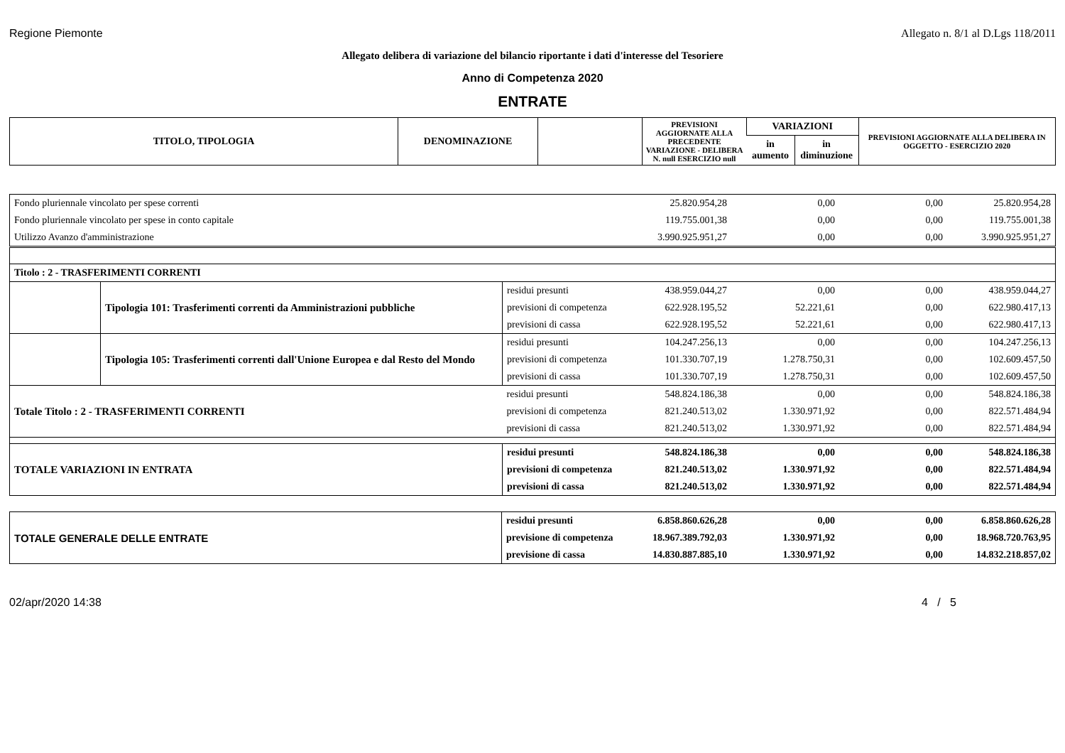Regione Piemonte Allegato n. 8/1 al D.Lgs 118/2011
Allegato delibera di variazione del bilancio riportante i dati d'interesse del Tesoriere
Anno di Competenza 2020
ENTRATE
| TITOLO, TIPOLOGIA | DENOMINAZIONE | | PREVISIONI AGGIORNATE ALLA PRECEDENTE VARIAZIONE - DELIBERA N. null ESERCIZIO null | VARIAZIONI | | PREVISIONI AGGIORNATE ALLA DELIBERA IN OGGETTO - ESERCIZIO 2020 |
| --- | --- | --- | --- | --- | --- | --- |
| | | | | in aumento | in diminuzione | |
| Fondo pluriennale vincolato per spese correnti | | | 25.820.954,28 | 0,00 | 0,00 | 25.820.954,28 |
| Fondo pluriennale vincolato per spese in conto capitale | | | 119.755.001,38 | 0,00 | 0,00 | 119.755.001,38 |
| Utilizzo Avanzo d'amministrazione | | | 3.990.925.951,27 | 0,00 | 0,00 | 3.990.925.951,27 |
| Titolo : 2 - TRASFERIMENTI CORRENTI | | | | | | |
| | Tipologia 101: Trasferimenti correnti da Amministrazioni pubbliche | residui presunti | 438.959.044,27 | 0,00 | 0,00 | 438.959.044,27 |
| | | previsioni di competenza | 622.928.195,52 | 52.221,61 | 0,00 | 622.980.417,13 |
| | | previsioni di cassa | 622.928.195,52 | 52.221,61 | 0,00 | 622.980.417,13 |
| | Tipologia 105: Trasferimenti correnti dall'Unione Europea e dal Resto del Mondo | residui presunti | 104.247.256,13 | 0,00 | 0,00 | 104.247.256,13 |
| | | previsioni di competenza | 101.330.707,19 | 1.278.750,31 | 0,00 | 102.609.457,50 |
| | | previsioni di cassa | 101.330.707,19 | 1.278.750,31 | 0,00 | 102.609.457,50 |
| Totale Titolo : 2 - TRASFERIMENTI CORRENTI | | residui presunti | 548.824.186,38 | 0,00 | 0,00 | 548.824.186,38 |
| | | previsioni di competenza | 821.240.513,02 | 1.330.971,92 | 0,00 | 822.571.484,94 |
| | | previsioni di cassa | 821.240.513,02 | 1.330.971,92 | 0,00 | 822.571.484,94 |
| TOTALE VARIAZIONI IN ENTRATA | | residui presunti | 548.824.186,38 | 0,00 | 0,00 | 548.824.186,38 |
| | | previsioni di competenza | 821.240.513,02 | 1.330.971,92 | 0,00 | 822.571.484,94 |
| | | previsioni di cassa | 821.240.513,02 | 1.330.971,92 | 0,00 | 822.571.484,94 |
| TOTALE GENERALE DELLE ENTRATE | residui presunti | 6.858.860.626,28 | 0,00 | 0,00 | 6.858.860.626,28 |
| | previsione di competenza | 18.967.389.792,03 | 1.330.971,92 | 0,00 | 18.968.720.763,95 |
| | previsione di cassa | 14.830.887.885,10 | 1.330.971,92 | 0,00 | 14.832.218.857,02 |
02/apr/2020 14:38 4 / 5